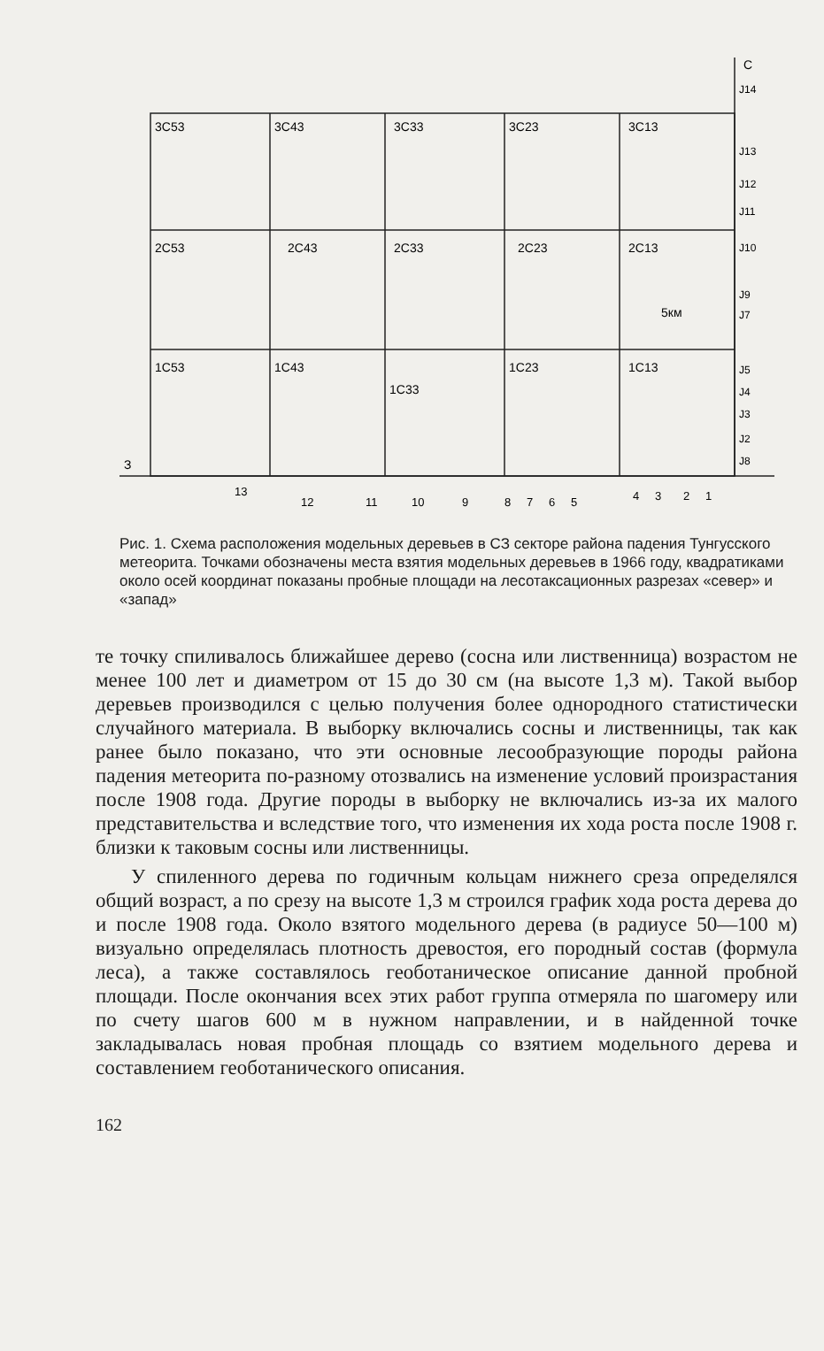3C53
3C43
3C33
3C23
3C13
2C53
2C43
2C33
2C23
2C13
1C53
1C43
1C33
1C23
1C13
5км
С
З
J14
J13
J12
J11
J10
J9
J7
J5
J4
J3
J2
J8
13
12
11
10
9
8
7
6
5
4
3
2
1
Рис. 1. Схема расположения модельных деревьев в СЗ секторе района падения Тунгусского метеорита. Точками обозначены места взятия модельных деревьев в 1966 году, квадратиками около осей координат показаны пробные площади на лесотаксационных разрезах «север» и «запад»
те точку спиливалось ближайшее дерево (сосна или лиственница) возрастом не менее 100 лет и диаметром от 15 до 30 см (на высоте 1,3 м). Такой выбор деревьев производился с целью получения более однородного статистически случайного материала. В выборку включались сосны и лиственницы, так как ранее было показано, что эти основные лесообразующие породы района падения метеорита по-разному отозвались на изменение условий произрастания после 1908 года. Другие породы в выборку не включались из-за их малого представительства и вследствие того, что изменения их хода роста после 1908 г. близки к таковым сосны или лиственницы.
У спиленного дерева по годичным кольцам нижнего среза определялся общий возраст, а по срезу на высоте 1,3 м строился график хода роста дерева до и после 1908 года. Около взятого модельного дерева (в радиусе 50—100 м) визуально определялась плотность древостоя, его породный состав (формула леса), а также составлялось геоботаническое описание данной пробной площади. После окончания всех этих работ группа отмеряла по шагомеру или по счету шагов 600 м в нужном направлении, и в найденной точке закладывалась новая пробная площадь со взятием модельного дерева и составлением геоботанического описания.
162